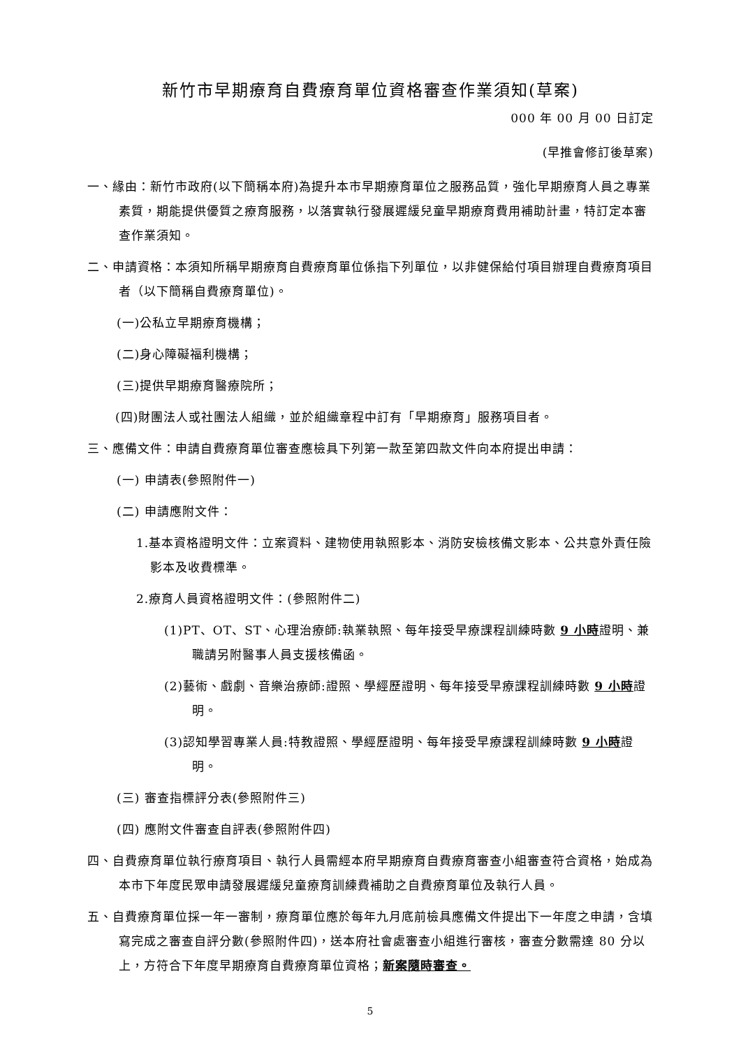新竹市早期療育自費療育單位資格審查作業須知(草案)
000 年 00 月 00 日訂定
(早推會修訂後草案)
一、緣由：新竹市政府(以下簡稱本府)為提升本市早期療育單位之服務品質，強化早期療育人員之專業素質，期能提供優質之療育服務，以落實執行發展遲緩兒童早期療育費用補助計畫，特訂定本審查作業須知。
二、申請資格：本須知所稱早期療育自費療育單位係指下列單位，以非健保給付項目辦理自費療育項目者（以下簡稱自費療育單位)。
(一)公私立早期療育機構；
(二)身心障礙福利機構；
(三)提供早期療育醫療院所；
(四)財團法人或社團法人組織，並於組織章程中訂有「早期療育」服務項目者。
三、應備文件：申請自費療育單位審查應檢具下列第一款至第四款文件向本府提出申請：
(一) 申請表(參照附件一)
(二) 申請應附文件：
1.基本資格證明文件：立案資料、建物使用執照影本、消防安檢核備文影本、公共意外責任險影本及收費標準。
2.療育人員資格證明文件：(參照附件二)
(1)PT、OT、ST、心理治療師:執業執照、每年接受早療課程訓練時數 9 小時證明、兼職請另附醫事人員支援核備函。
(2)藝術、戲劇、音樂治療師:證照、學經歷證明、每年接受早療課程訓練時數 9 小時證明。
(3)認知學習專業人員:特教證照、學經歷證明、每年接受早療課程訓練時數 9 小時證明。
(三) 審查指標評分表(參照附件三)
(四) 應附文件審查自評表(參照附件四)
四、自費療育單位執行療育項目、執行人員需經本府早期療育自費療育審查小組審查符合資格，始成為本市下年度民眾申請發展遲緩兒童療育訓練費補助之自費療育單位及執行人員。
五、自費療育單位採一年一審制，療育單位應於每年九月底前檢具應備文件提出下一年度之申請，含填寫完成之審查自評分數(參照附件四)，送本府社會處審查小組進行審核，審查分數需達 80 分以上，方符合下年度早期療育自費療育單位資格；新案隨時審查。
5